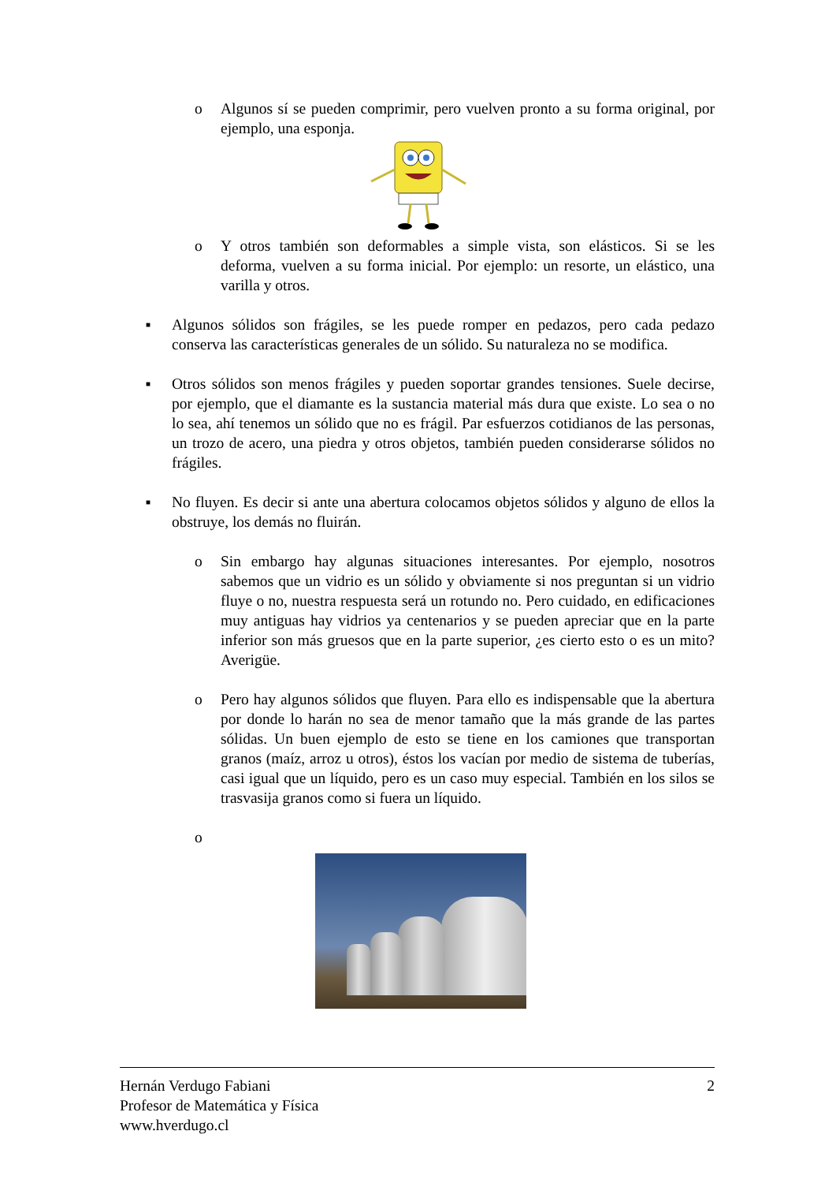o Algunos sí se pueden comprimir, pero vuelven pronto a su forma original, por ejemplo, una esponja.
o Y otros también son deformables a simple vista, son elásticos. Si se les deforma, vuelven a su forma inicial. Por ejemplo: un resorte, un elástico, una varilla y otros.
■
Algunos sólidos son frágiles, se les puede romper en pedazos, pero cada pedazo conserva las características generales de un sólido. Su naturaleza no se modifica.
■
Otros sólidos son menos frágiles y pueden soportar grandes tensiones. Suele decirse, por ejemplo, que el diamante es la sustancia material más dura que existe. Lo sea o no lo sea, ahí tenemos un sólido que no es frágil. Par esfuerzos cotidianos de las personas, un trozo de acero, una piedra y otros objetos, también pueden considerarse sólidos no frágiles.
■
No fluyen. Es decir si ante una abertura colocamos objetos sólidos y alguno de ellos la obstruye, los demás no fluirán.
o Sin embargo hay algunas situaciones interesantes. Por ejemplo, nosotros sabemos que un vidrio es un sólido y obviamente si nos preguntan si un vidrio fluye o no, nuestra respuesta será un rotundo no. Pero cuidado, en edificaciones muy antiguas hay vidrios ya centenarios y se pueden apreciar que en la parte inferior son más gruesos que en la parte superior, ¿es cierto esto o es un mito? Averigüe.
o Pero hay algunos sólidos que fluyen. Para ello es indispensable que la abertura por donde lo harán no sea de menor tamaño que la más grande de las partes sólidas. Un buen ejemplo de esto se tiene en los camiones que transportan granos (maíz, arroz u otros), éstos los vacían por medio de sistema de tuberías, casi igual que un líquido, pero es un caso muy especial. También en los silos se trasvasija granos como si fuera un líquido.
o
Hernán Verdugo Fabiani 2
Profesor de Matemática y Física
www.hverdugo.cl